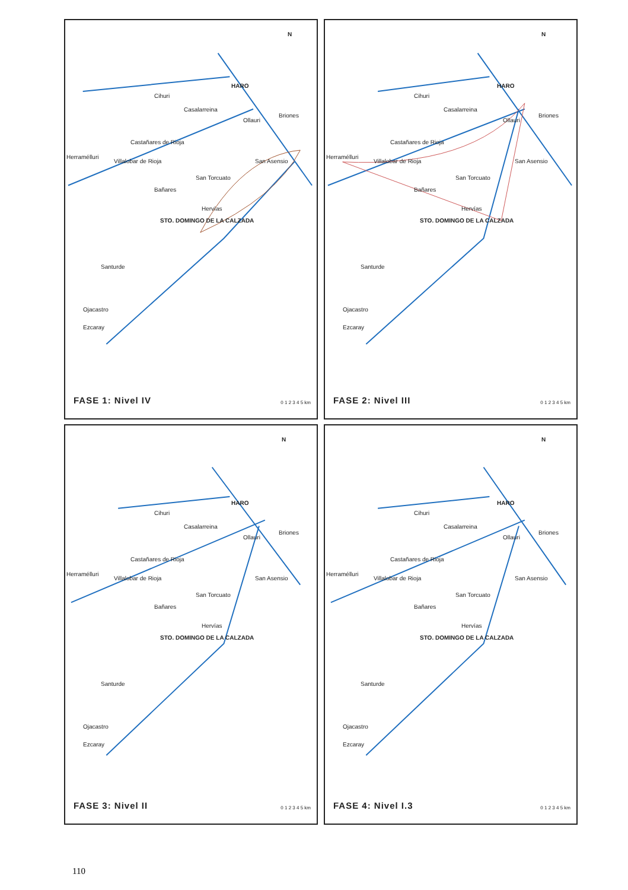HARO
Cihuri
Casalarreina
Ollauri
Briones
Castañares de Rioja
Herramélluri
Villalobar de Rioja San Asensio
San Torcuato
Bañares
Hervías
STO. DOMINGO DE LA CALZADA
Santurde
Ojacastro
Ezcaray
N
FASE 1: Nivel IV 0 1 2 3 4 5 km
HARO
Cihuri
Casalarreina
Ollauri
Briones
Castañares de Rioja
Herramélluri
Villalobar de Rioja San Asensio
San Torcuato
Bañares
Hervías
STO. DOMINGO DE LA CALZADA
Santurde
Ojacastro
Ezcaray
N
FASE 2: Nivel III 0 1 2 3 4 5 km
HARO
Cihuri
Casalarreina
Ollauri
Briones
Castañares de Rioja
Herramélluri
Villalobar de Rioja San Asensio
San Torcuato
Bañares
Hervías
STO. DOMINGO DE LA CALZADA
Santurde
Ojacastro
Ezcaray
N
FASE 3: Nivel II 0 1 2 3 4 5 km
HARO
Cihuri
Casalarreina
Ollauri
Briones
Castañares de Rioja
Herramélluri
Villalobar de Rioja San Asensio
San Torcuato
Bañares
Hervías
STO. DOMINGO DE LA CALZADA
Santurde
Ojacastro
Ezcaray
N
FASE 4: Nivel I.3 0 1 2 3 4 5 km
110